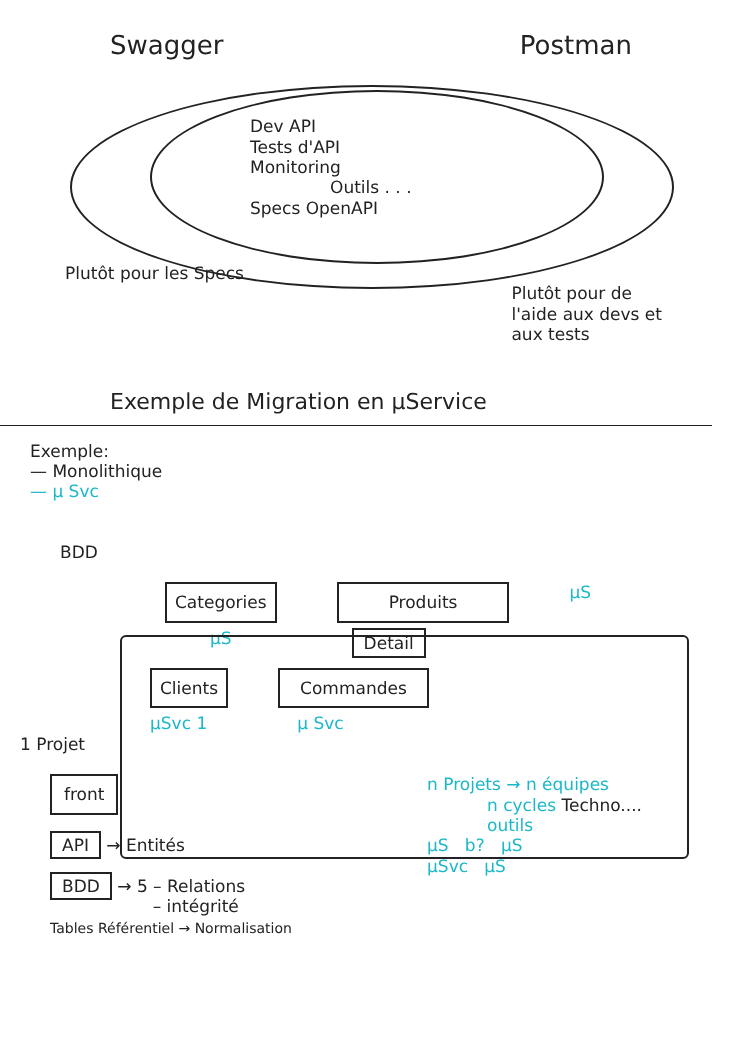Swagger Postman
Dev API
Tests d'API
Monitoring
Outils . . .
Specs OpenAPI
Plutôt pour les Specs Plutôt pour de
l'aide aux devs et
aux tests
Exemple de Migration en µService
Exemple:
— Monolithique
— µ Svc
BDD
Categories Produits µS
µS Detail
Clients Commandes
µSvc 1 µ Svc
1 Projet
front
API → Entités
BDD → 5 – Relations
– intégrité
Tables Référentiel → Normalisation
n Projets → n équipes
n cycles Techno....
outils
µS b? µS
µSvc µS